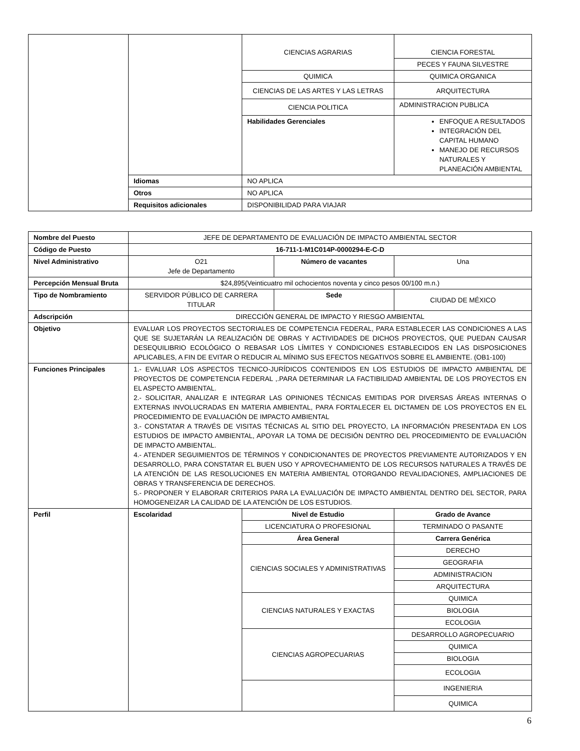| | | CIENCIAS AGRARIAS | CIENCIA FORESTAL |
| | | | PECES Y FAUNA SILVESTRE |
| | | QUIMICA | QUIMICA ORGANICA |
| | | CIENCIAS DE LAS ARTES Y LAS LETRAS | ARQUITECTURA |
| | | CIENCIA POLITICA | ADMINISTRACION PUBLICA |
| | | Habilidades Gerenciales | ENFOQUE A RESULTADOS INTEGRACIÓN DEL CAPITAL HUMANO MANEJO DE RECURSOS NATURALES Y PLANEACIÓN AMBIENTAL |
| | Idiomas | NO APLICA | |
| | Otros | NO APLICA | |
| | Requisitos adicionales | DISPONIBILIDAD PARA VIAJAR | |
| Nombre del Puesto | JEFE DE DEPARTAMENTO DE EVALUACIÓN DE IMPACTO AMBIENTAL SECTOR | | | |
| Código de Puesto | 16-711-1-M1C014P-0000294-E-C-D | | | |
| Nivel Administrativo | O21 Jefe de Departamento | | Número de vacantes | Una |
| Percepción Mensual Bruta | $24,895(Veinticuatro mil ochocientos noventa y cinco pesos 00/100 m.n.) | | | |
| Tipo de Nombramiento | SERVIDOR PÚBLICO DE CARRERA TITULAR | | Sede | CIUDAD DE MÉXICO |
| Adscripción | DIRECCIÓN GENERAL DE IMPACTO Y RIESGO AMBIENTAL | | | |
| Objetivo | EVALUAR LOS PROYECTOS SECTORIALES DE COMPETENCIA FEDERAL, PARA ESTABLECER LAS CONDICIONES A LAS QUE SE SUJETARÁN LA REALIZACIÓN DE OBRAS Y ACTIVIDADES DE DICHOS PROYECTOS, QUE PUEDAN CAUSAR DESEQUILIBRIO ECOLÓGICO O REBASAR LOS LÍMITES Y CONDICIONES ESTABLECIDOS EN LAS DISPOSICIONES APLICABLES, A FIN DE EVITAR O REDUCIR AL MÍNIMO SUS EFECTOS NEGATIVOS SOBRE EL AMBIENTE. (OB1-100) | | | |
| Funciones Principales | 1.- EVALUAR LOS ASPECTOS TECNICO-JURÍDICOS CONTENIDOS EN LOS ESTUDIOS DE IMPACTO AMBIENTAL DE PROYECTOS DE COMPETENCIA FEDERAL ,.PARA DETERMINAR LA FACTIBILIDAD AMBIENTAL DE LOS PROYECTOS EN EL ASPECTO AMBIENTAL. 2.- SOLICITAR, ANALIZAR E INTEGRAR LAS OPINIONES TÉCNICAS EMITIDAS POR DIVERSAS ÁREAS INTERNAS O EXTERNAS INVOLUCRADAS EN MATERIA AMBIENTAL, PARA FORTALECER EL DICTAMEN DE LOS PROYECTOS EN EL PROCEDIMIENTO DE EVALUACIÓN DE IMPACTO AMBIENTAL 3.- CONSTATAR A TRAVÉS DE VISITAS TÉCNICAS AL SITIO DEL PROYECTO, LA INFORMACIÓN PRESENTADA EN LOS ESTUDIOS DE IMPACTO AMBIENTAL, APOYAR LA TOMA DE DECISIÓN DENTRO DEL PROCEDIMIENTO DE EVALUACIÓN DE IMPACTO AMBIENTAL. 4.- ATENDER SEGUIMIENTOS DE TÉRMINOS Y CONDICIONANTES DE PROYECTOS PREVIAMENTE AUTORIZADOS Y EN DESARROLLO, PARA CONSTATAR EL BUEN USO Y APROVECHAMIENTO DE LOS RECURSOS NATURALES A TRAVÉS DE LA ATENCIÓN DE LAS RESOLUCIONES EN MATERIA AMBIENTAL OTORGANDO REVALIDACIONES, AMPLIACIONES DE OBRAS Y TRANSFERENCIA DE DERECHOS. 5.- PROPONER Y ELABORAR CRITERIOS PARA LA EVALUACIÓN DE IMPACTO AMBIENTAL DENTRO DEL SECTOR, PARA HOMOGENEIZAR LA CALIDAD DE LA ATENCIÓN DE LOS ESTUDIOS. | | | |
| Perfil | Escolaridad | Nivel de Estudio | | Grado de Avance |
| | | LICENCIATURA O PROFESIONAL | | TERMINADO O PASANTE |
| | | Área General | | Carrera Genérica |
| | | CIENCIAS SOCIALES Y ADMINISTRATIVAS | | DERECHO |
| | | | | GEOGRAFIA |
| | | | | ADMINISTRACION |
| | | | | ARQUITECTURA |
| | | CIENCIAS NATURALES Y EXACTAS | | QUIMICA |
| | | | | BIOLOGIA |
| | | | | ECOLOGIA |
| | | CIENCIAS AGROPECUARIAS | | DESARROLLO AGROPECUARIO |
| | | | | QUIMICA |
| | | | | BIOLOGIA |
| | | | | ECOLOGIA |
| | | | | INGENIERIA |
| | | | | QUIMICA |
6